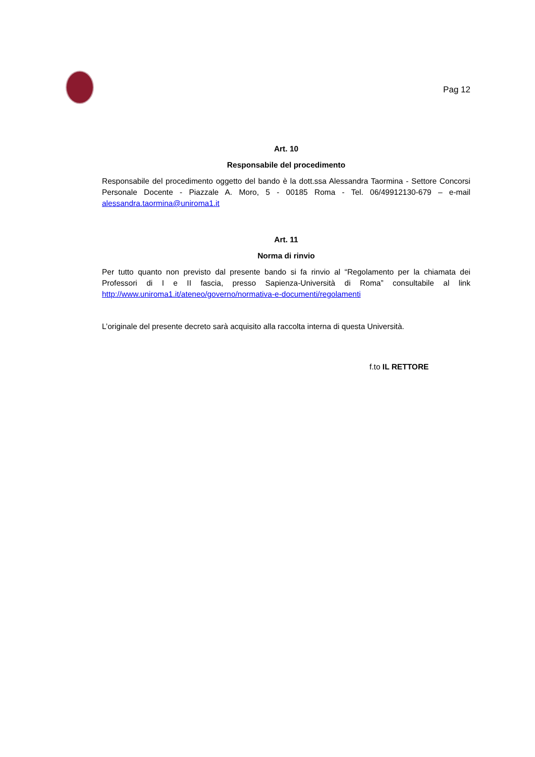Pag 12
Art. 10
Responsabile del procedimento
Responsabile del procedimento oggetto del bando è la dott.ssa Alessandra Taormina - Settore Concorsi Personale Docente - Piazzale A. Moro, 5 - 00185 Roma - Tel. 06/49912130-679 – e-mail alessandra.taormina@uniroma1.it
Art. 11
Norma di rinvio
Per tutto quanto non previsto dal presente bando si fa rinvio al “Regolamento per la chiamata dei Professori di I e II fascia, presso Sapienza-Università di Roma” consultabile al link http://www.uniroma1.it/ateneo/governo/normativa-e-documenti/regolamenti
L’originale del presente decreto sarà acquisito alla raccolta interna di questa Università.
f.to IL RETTORE